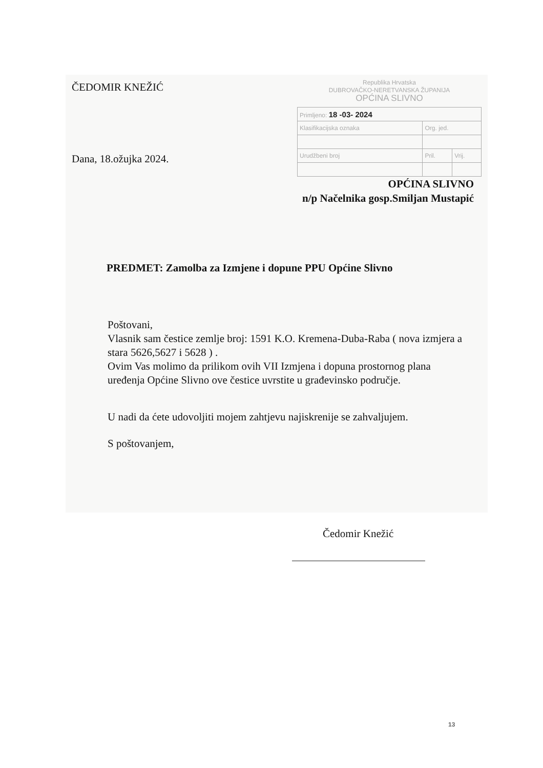ČEDOMIR KNEŽIĆ
Dana, 18.ožujka 2024.
Republika Hrvatska
DUBROVAČKO-NERETVANSKA ŽUPANIJA
OPĆINA SLIVNO
| Primljeno: 18 -03- 2024 | | |
| Klasifikacijska oznaka | Org. jed. | |
| Urudžbeni broj | Pril. | Vrij. |
OPĆINA SLIVNO
n/p Načelnika gosp.Smiljan Mustapić
PREDMET: Zamolba za Izmjene i dopune PPU Općine Slivno
Poštovani,
Vlasnik sam čestice zemlje broj: 1591 K.O. Kremena-Duba-Raba ( nova izmjera a stara 5626,5627 i 5628 ) .
Ovim Vas molimo da prilikom ovih VII Izmjena i dopuna prostornog plana uređenja Općine Slivno ove čestice uvrstite u građevinsko područje.
U nadi da ćete udovoljiti mojem zahtjevu najiskrenije se zahvaljujem.
S poštovanjem,
Čedomir Knežić
13